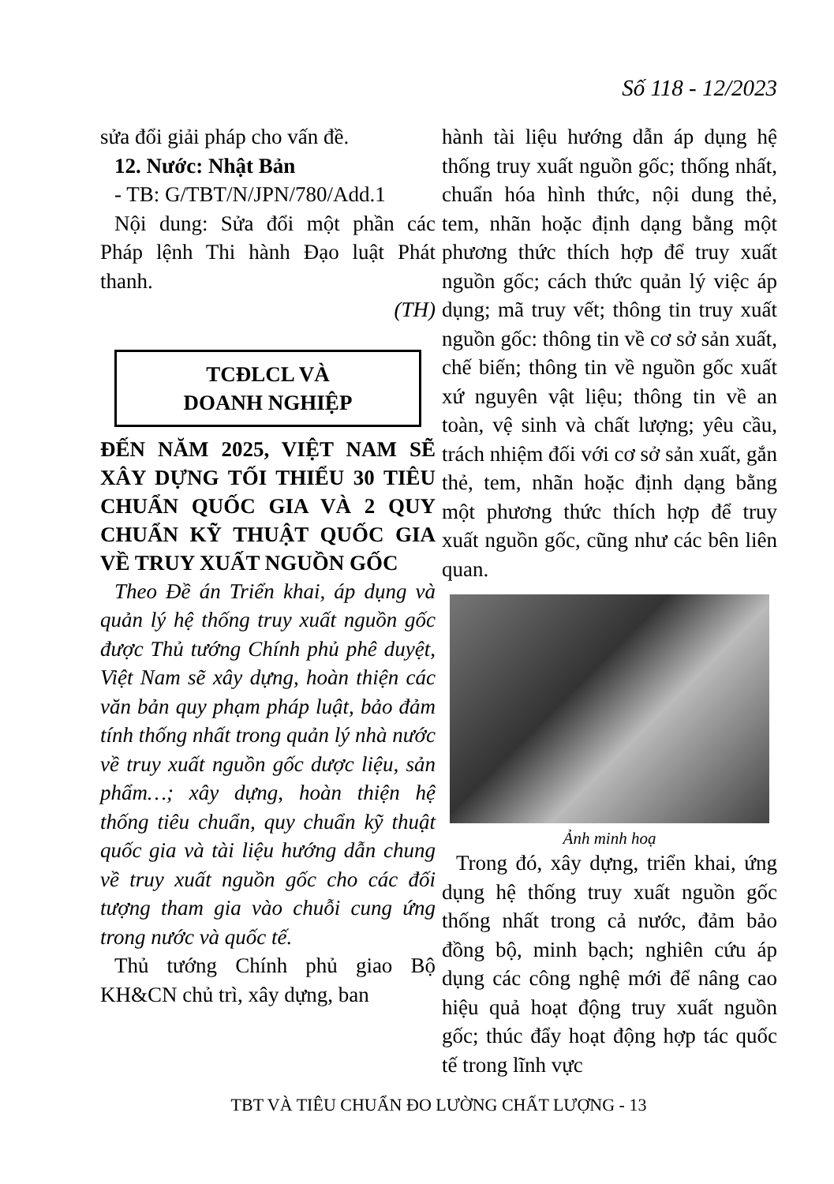Số 118 - 12/2023
sửa đổi giải pháp cho vấn đề.
12. Nước: Nhật Bản
- TB: G/TBT/N/JPN/780/Add.1
Nội dung: Sửa đổi một phần các Pháp lệnh Thi hành Đạo luật Phát thanh.
(TH)
TCĐLCL VÀ
DOANH NGHIỆP
ĐẾN NĂM 2025, VIỆT NAM SẼ XÂY DỰNG TỐI THIỂU 30 TIÊU CHUẨN QUỐC GIA VÀ 2 QUY CHUẨN KỸ THUẬT QUỐC GIA VỀ TRUY XUẤT NGUỒN GỐC
Theo Đề án Triển khai, áp dụng và quản lý hệ thống truy xuất nguồn gốc được Thủ tướng Chính phủ phê duyệt, Việt Nam sẽ xây dựng, hoàn thiện các văn bản quy phạm pháp luật, bảo đảm tính thống nhất trong quản lý nhà nước về truy xuất nguồn gốc dược liệu, sản phẩm…; xây dựng, hoàn thiện hệ thống tiêu chuẩn, quy chuẩn kỹ thuật quốc gia và tài liệu hướng dẫn chung về truy xuất nguồn gốc cho các đối tượng tham gia vào chuỗi cung ứng trong nước và quốc tế.
Thủ tướng Chính phủ giao Bộ KH&CN chủ trì, xây dựng, ban
hành tài liệu hướng dẫn áp dụng hệ thống truy xuất nguồn gốc; thống nhất, chuẩn hóa hình thức, nội dung thẻ, tem, nhãn hoặc định dạng bằng một phương thức thích hợp để truy xuất nguồn gốc; cách thức quản lý việc áp dụng; mã truy vết; thông tin truy xuất nguồn gốc: thông tin về cơ sở sản xuất, chế biến; thông tin về nguồn gốc xuất xứ nguyên vật liệu; thông tin về an toàn, vệ sinh và chất lượng; yêu cầu, trách nhiệm đối với cơ sở sản xuất, gắn thẻ, tem, nhãn hoặc định dạng bằng một phương thức thích hợp để truy xuất nguồn gốc, cũng như các bên liên quan.
Ảnh minh hoạ
Trong đó, xây dựng, triển khai, ứng dụng hệ thống truy xuất nguồn gốc thống nhất trong cả nước, đảm bảo đồng bộ, minh bạch; nghiên cứu áp dụng các công nghệ mới để nâng cao hiệu quả hoạt động truy xuất nguồn gốc; thúc đẩy hoạt động hợp tác quốc tế trong lĩnh vực
TBT VÀ TIÊU CHUẨN ĐO LƯỜNG CHẤT LƯỢNG - 13